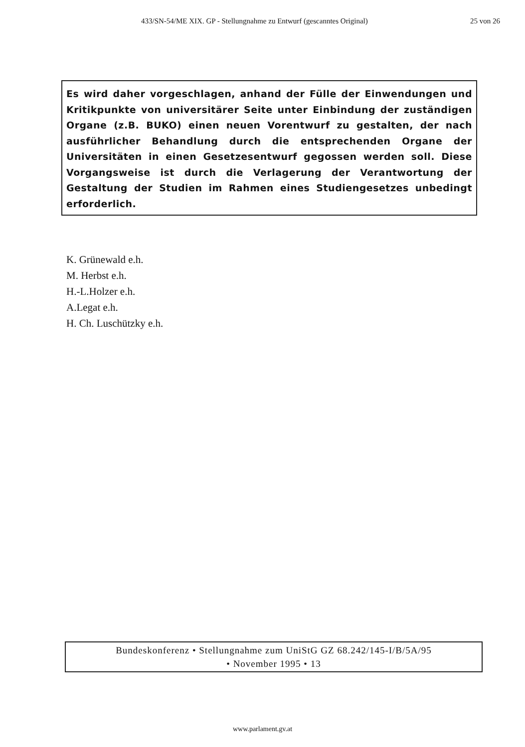433/SN-54/ME XIX. GP - Stellungnahme zu Entwurf (gescanntes Original) 25 von 26
Es wird daher vorgeschlagen, anhand der Fülle der Einwendungen und Kritikpunkte von universitärer Seite unter Einbindung der zuständigen Organe (z.B. BUKO) einen neuen Vorentwurf zu gestalten, der nach ausführlicher Behandlung durch die entsprechenden Organe der Universitäten in einen Gesetzesentwurf gegossen werden soll. Diese Vorgangsweise ist durch die Verlagerung der Verantwortung der Gestaltung der Studien im Rahmen eines Studiengesetzes unbedingt erforderlich.
K. Grünewald e.h.
M. Herbst e.h.
H.-L.Holzer e.h.
A.Legat e.h.
H. Ch. Luschützky e.h.
Bundeskonferenz • Stellungnahme zum UniStG GZ 68.242/145-I/B/5A/95
• November 1995 • 13
www.parlament.gv.at